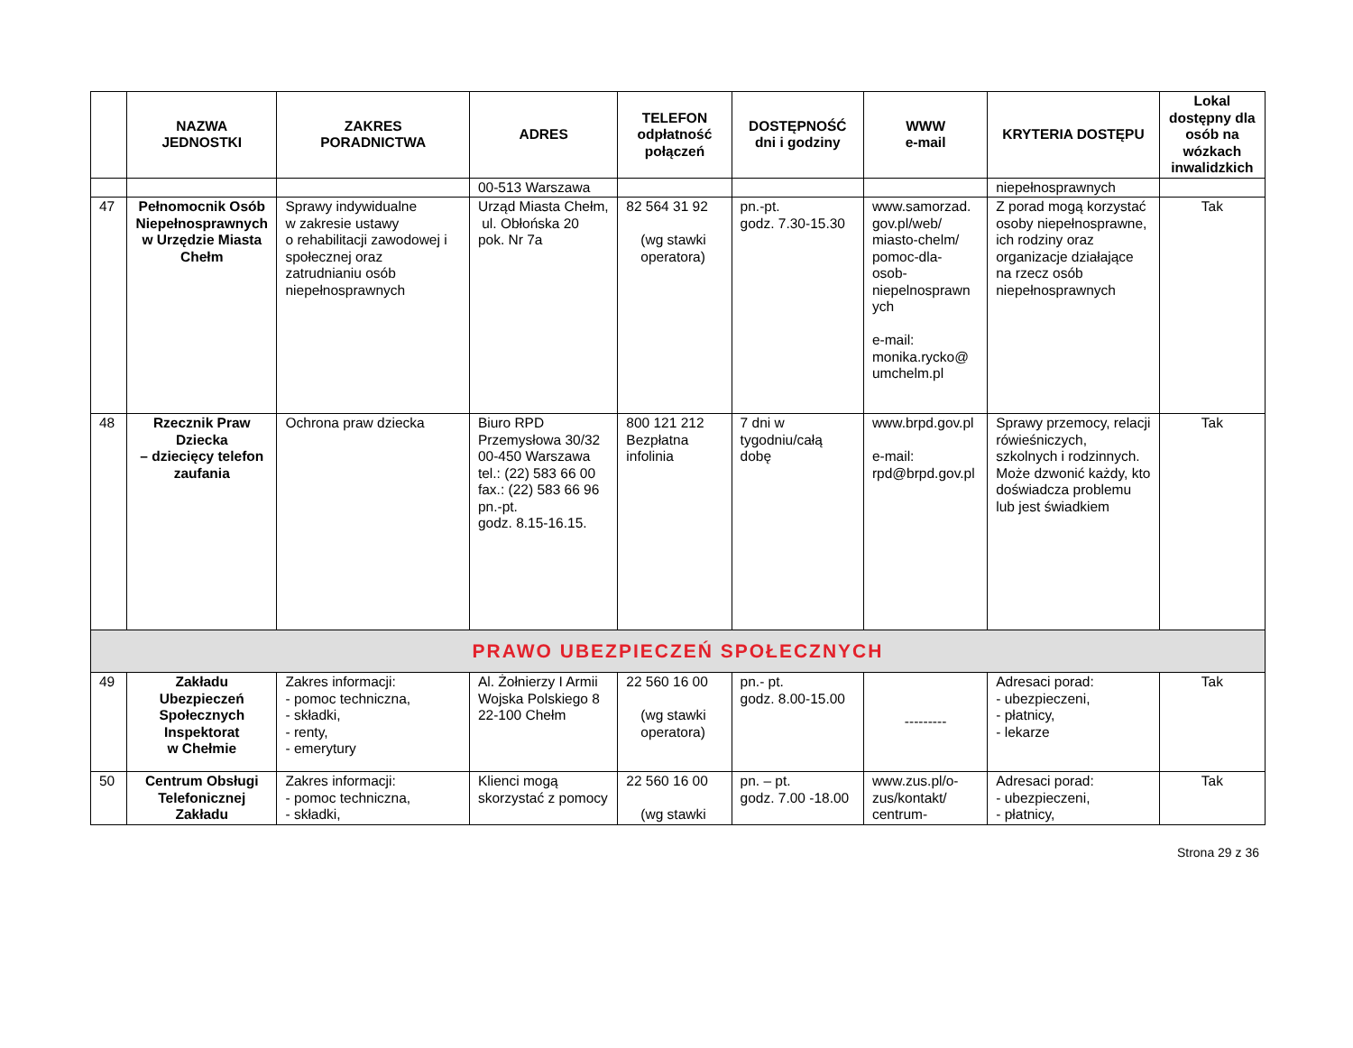| | NAZWA JEDNOSTKI | ZAKRES PORADNICTWA | ADRES | TELEFON odpłatność połączeń | DOSTĘPNOŚĆ dni i godziny | WWW e-mail | KRYTERIA DOSTĘPU | Lokal dostępny dla osób na wózkach inwalidzkich |
| --- | --- | --- | --- | --- | --- | --- | --- | --- |
| | | | 00-513 Warszawa | | | | niepełnosprawnych | |
| 47 | Pełnomocnik Osób Niepełnosprawnych w Urzędzie Miasta Chełm | Sprawy indywidualne w zakresie ustawy o rehabilitacji zawodowej i społecznej oraz zatrudnianiu osób niepełnosprawnych | Urząd Miasta Chełm, ul. Obłońska 20 pok. Nr 7a | 82 564 31 92 (wg stawki operatora) | pn.-pt. godz. 7.30-15.30 | www.samorzad. gov.pl/web/ miasto-chelm/ pomoc-dla- osob- niepelnosprawn ych e-mail: monika.rycko@ umchelm.pl | Z porad mogą korzystać osoby niepełnosprawne, ich rodziny oraz organizacje działające na rzecz osób niepełnosprawnych | Tak |
| 48 | Rzecznik Praw Dziecka – dziecięcy telefon zaufania | Ochrona praw dziecka | Biuro RPD Przemysłowa 30/32 00-450 Warszawa tel.: (22) 583 66 00 fax.: (22) 583 66 96 pn.-pt. godz. 8.15-16.15. | 800 121 212 Bezpłatna infolinia | 7 dni w tygodniu/całą dobę | www.brpd.gov.pl e-mail: rpd@brpd.gov.pl | Sprawy przemocy, relacji rówieśniczych, szkolnych i rodzinnych. Może dzwonić każdy, kto doświadcza problemu lub jest świadkiem | Tak |
| PRAWO UBEZPIECZEŃ SPOŁECZNYCH | | | | | | | | |
| 49 | Zakładu Ubezpieczeń Społecznych Inspektorat w Chełmie | Zakres informacji: - pomoc techniczna, - składki, - renty, - emerytury | Al. Żołnierzy I Armii Wojska Polskiego 8 22-100 Chełm | 22 560 16 00 (wg stawki operatora) | pn.- pt. godz. 8.00-15.00 | --------- | Adresaci porad: - ubezpieczeni, - płatnicy, - lekarze | Tak |
| 50 | Centrum Obsługi Telefonicznej Zakładu | Zakres informacji: - pomoc techniczna, - składki, | Klienci mogą skorzystać z pomocy | 22 560 16 00 (wg stawki | pn. – pt. godz. 7.00 -18.00 | www.zus.pl/o-zus/kontakt/ centrum- | Adresaci porad: - ubezpieczeni, - płatnicy, | Tak |
Strona 29 z 36